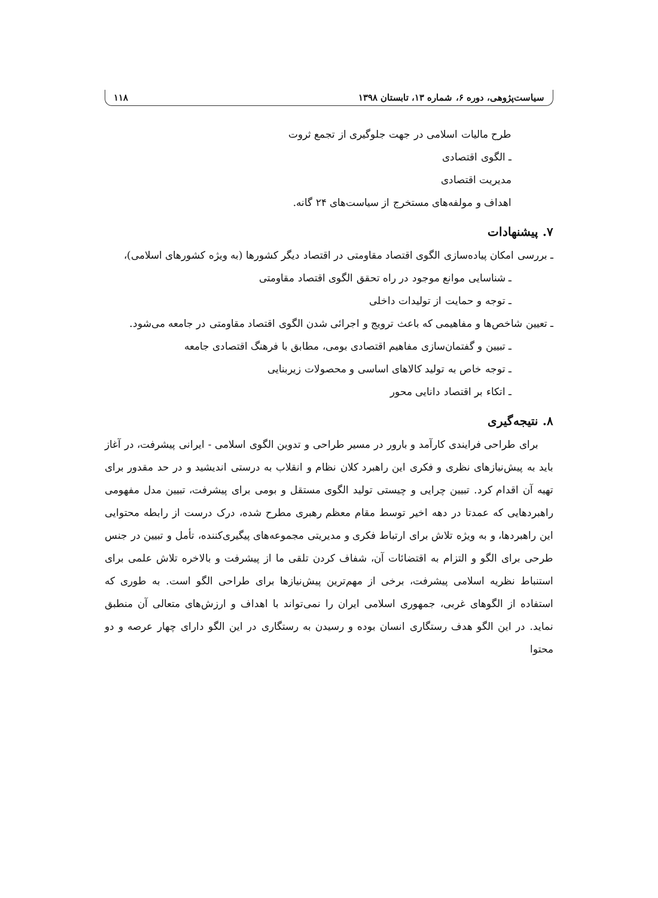سیاست‌پژوهی، دوره ۶، شماره ۱۳، تابستان ۱۳۹۸ ۱۱۸
طرح مالیات اسلامی در جهت جلوگیری از تجمع ثروت
ـ الگوی اقتصادی
مدیریت اقتصادی
اهداف و مولفه‌های مستخرج از سیاست‌های ۲۴ گانه.
۷. پیشنهادات
ـ بررسی امکان پیاده‌سازی الگوی اقتصاد مقاومتی در اقتصاد دیگر کشورها (به ویژه کشورهای اسلامی)،
ـ شناسایی موانع موجود در راه تحقق الگوی اقتصاد مقاومتی
ـ توجه و حمایت از تولیدات داخلی
ـ تعیین شاخص‌ها و مفاهیمی که باعث ترویج و اجرائی شدن الگوی اقتصاد مقاومتی در جامعه می‌شود.
ـ تبیین و گفتمان‌سازی مفاهیم اقتصادی بومی، مطابق با فرهنگ اقتصادی جامعه
ـ توجه خاص به تولید کالاهای اساسی و محصولات زیربنایی
ـ اتکاء بر اقتصاد دانایی محور
۸. نتیجه‌گیری
برای طراحی فرایندی کارآمد و بارور در مسیر طراحی و تدوین الگوی اسلامی - ایرانی پیشرفت، در آغاز باید به پیش‌نیازهای نظری و فکری این راهبرد کلان نظام و انقلاب به درستی اندیشید و در حد مقدور برای تهیه آن اقدام کرد. تبیین چرایی و چیستی تولید الگوی مستقل و بومی برای پیشرفت، تبیین مدل مفهومی راهبردهایی که عمدتا در دهه اخیر توسط مقام معظم رهبری مطرح شده، درک درست از رابطه محتوایی این راهبردها، و به ویژه تلاش برای ارتباط فکری و مدیریتی مجموعه‌های پیگیری‌کننده، تأمل و تبیین در جنس طرحی برای الگو و التزام به اقتضائات آن، شفاف کردن تلقی ما از پیشرفت و بالاخره تلاش علمی برای استنباط نظریه اسلامی پیشرفت، برخی از مهم‌ترین پیش‌نیازها برای طراحی الگو است. به طوری که استفاده از الگوهای غربی، جمهوری اسلامی ایران را نمی‌تواند با اهداف و ارزش‌های متعالی آن منطبق نماید. در این الگو هدف رستگاری انسان بوده و رسیدن به رستگاری در این الگو دارای چهار عرصه و دو محتوا